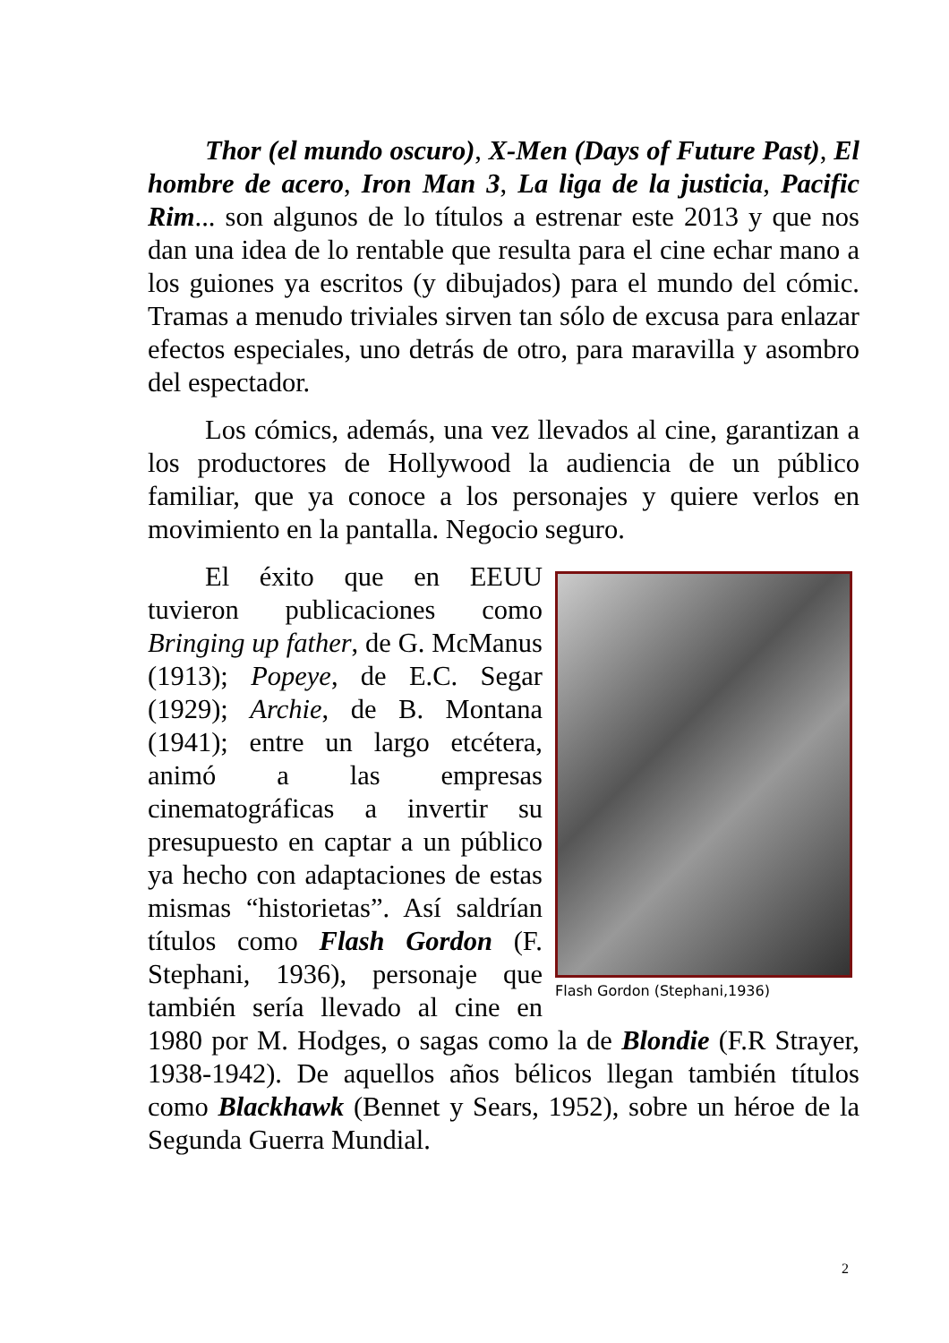Thor (el mundo oscuro), X-Men (Days of Future Past), El hombre de acero, Iron Man 3, La liga de la justicia, Pacific Rim... son algunos de lo títulos a estrenar este 2013 y que nos dan una idea de lo rentable que resulta para el cine echar mano a los guiones ya escritos (y dibujados) para el mundo del cómic. Tramas a menudo triviales sirven tan sólo de excusa para enlazar efectos especiales, uno detrás de otro, para maravilla y asombro del espectador.
Los cómics, además, una vez llevados al cine, garantizan a los productores de Hollywood la audiencia de un público familiar, que ya conoce a los personajes y quiere verlos en movimiento en la pantalla. Negocio seguro.
Flash Gordon (Stephani,1936)
El éxito que en EEUU tuvieron publicaciones como Bringing up father, de G. McManus (1913); Popeye, de E.C. Segar (1929); Archie, de B. Montana (1941); entre un largo etcétera, animó a las empresas cinematográficas a invertir su presupuesto en captar a un público ya hecho con adaptaciones de estas mismas “historietas”. Así saldrían títulos como Flash Gordon (F. Stephani, 1936), personaje que también sería llevado al cine en 1980 por M. Hodges, o sagas como la de Blondie (F.R Strayer, 1938-1942). De aquellos años bélicos llegan también títulos como Blackhawk (Bennet y Sears, 1952), sobre un héroe de la Segunda Guerra Mundial.
2